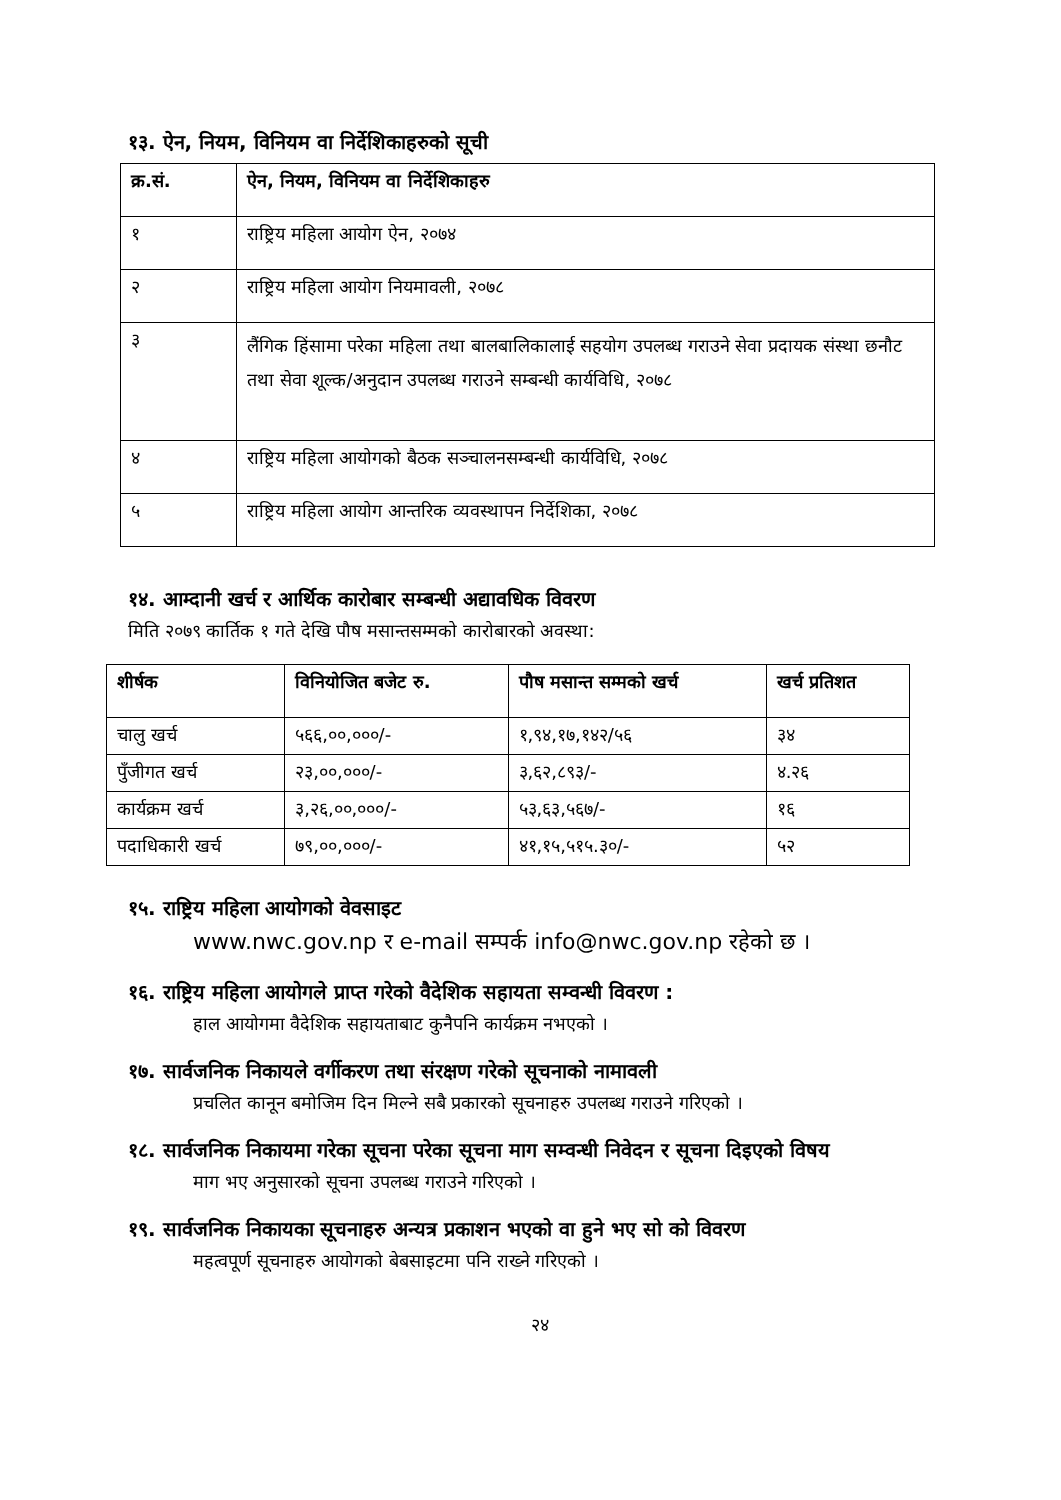१३. ऐन, नियम, विनियम वा निर्देशिकाहरुको सूची
| क्र.सं. | ऐन, नियम, विनियम वा निर्देशिकाहरु |
| --- | --- |
| १ | राष्ट्रिय महिला आयोग ऐन, २०७४ |
| २ | राष्ट्रिय महिला आयोग नियमावली, २०७८ |
| ३ | लैंगिक हिंसामा परेका महिला तथा बालबालिकालाई सहयोग उपलब्ध गराउने सेवा प्रदायक संस्था छनौट तथा सेवा शूल्क/अनुदान उपलब्ध गराउने सम्बन्धी कार्यविधि, २०७८ |
| ४ | राष्ट्रिय महिला आयोगको बैठक सञ्चालनसम्बन्धी कार्यविधि, २०७८ |
| ५ | राष्ट्रिय महिला आयोग आन्तरिक व्यवस्थापन निर्देशिका, २०७८ |
१४. आम्दानी खर्च र आर्थिक कारोबार सम्बन्धी अद्यावधिक विवरण
मिति २०७९ कार्तिक १ गते देखि पौष मसान्तसम्मको कारोबारको अवस्था:
| शीर्षक | विनियोजित बजेट रु. | पौष मसान्त सम्मको खर्च | खर्च प्रतिशत |
| --- | --- | --- | --- |
| चालु खर्च | ५६६,००,०००/- | १,९४,१७,१४२/५६ | ३४ |
| पुँजीगत खर्च | २३,००,०००/- | ३,६२,८९३/- | ४.२६ |
| कार्यक्रम खर्च | ३,२६,००,०००/- | ५३,६३,५६७/- | १६ |
| पदाधिकारी खर्च | ७९,००,०००/- | ४१,१५,५१५.३०/- | ५२ |
१५. राष्ट्रिय महिला आयोगको वेवसाइट
www.nwc.gov.np र e-mail सम्पर्क info@nwc.gov.np रहेको छ ।
१६. राष्ट्रिय महिला आयोगले प्राप्त गरेको वैदेशिक सहायता सम्वन्धी विवरण :
हाल आयोगमा वैदेशिक सहायताबाट कुनैपनि कार्यक्रम नभएको ।
१७. सार्वजनिक निकायले वर्गीकरण तथा संरक्षण गरेको सूचनाको नामावली
प्रचलित कानून बमोजिम दिन मिल्ने सबै प्रकारको सूचनाहरु उपलब्ध गराउने गरिएको ।
१८. सार्वजनिक निकायमा गरेका सूचना परेका सूचना माग सम्वन्धी निवेदन र सूचना दिइएको विषय
माग भए अनुसारको सूचना उपलब्ध गराउने गरिएको ।
१९. सार्वजनिक निकायका सूचनाहरु अन्यत्र प्रकाशन भएको वा हुने भए सो को विवरण
महत्वपूर्ण सूचनाहरु आयोगको बेबसाइटमा पनि राख्ने गरिएको ।
२४